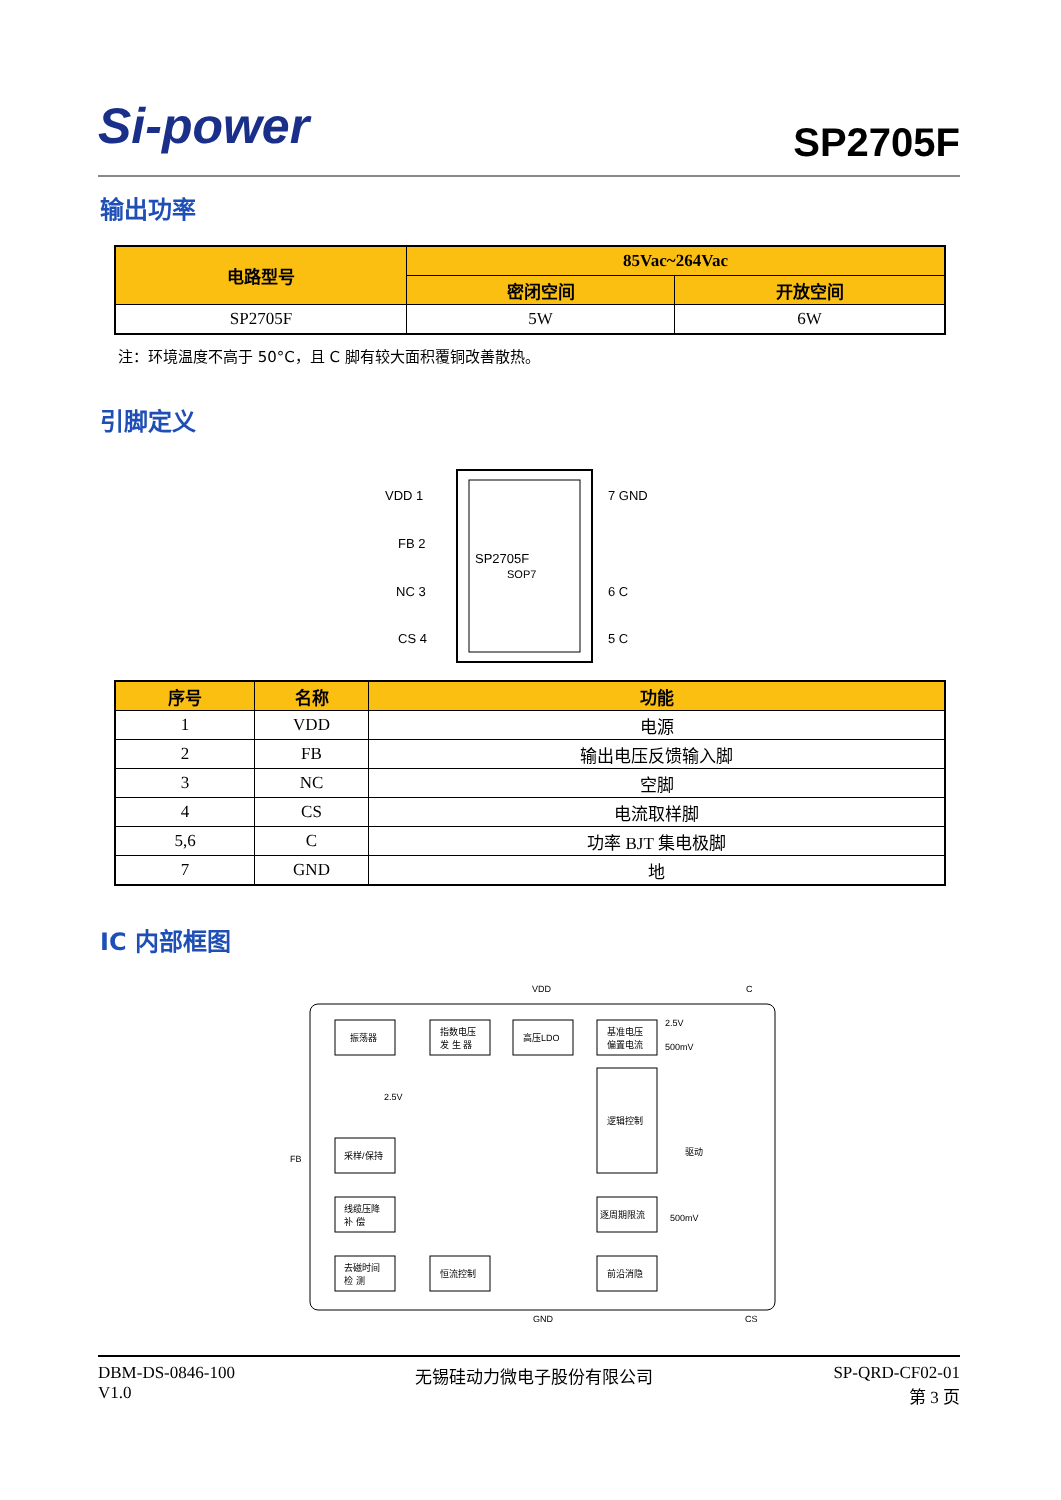Si-power
SP2705F
输出功率
| 电路型号 | 85Vac~264Vac | |
| --- | --- | --- |
| | 密闭空间 | 开放空间 |
| SP2705F | 5W | 6W |
注：环境温度不高于 50°C，且 C 脚有较大面积覆铜改善散热。
引脚定义
SP2705F
SOP7
VDD 1
FB 2
NC 3
CS 4
7 GND
6 C
5 C
| 序号 | 名称 | 功能 |
| --- | --- | --- |
| 1 | VDD | 电源 |
| 2 | FB | 输出电压反馈输入脚 |
| 3 | NC | 空脚 |
| 4 | CS | 电流取样脚 |
| 5,6 | C | 功率 BJT 集电极脚 |
| 7 | GND | 地 |
IC 内部框图
VDD
C
FB
GND
CS
振荡器
指数电压
发 生 器
高压LDO
基准电压
偏置电流
逻辑控制
采样/保持
线缆压降
补 偿
去磁时间
检 测
恒流控制
逐周期限流
前沿消隐
2.5V
500mV
2.5V
驱动
500mV
DBM-DS-0846-100
V1.0
无锡硅动力微电子股份有限公司 SP-QRD-CF02-01
第 3 页